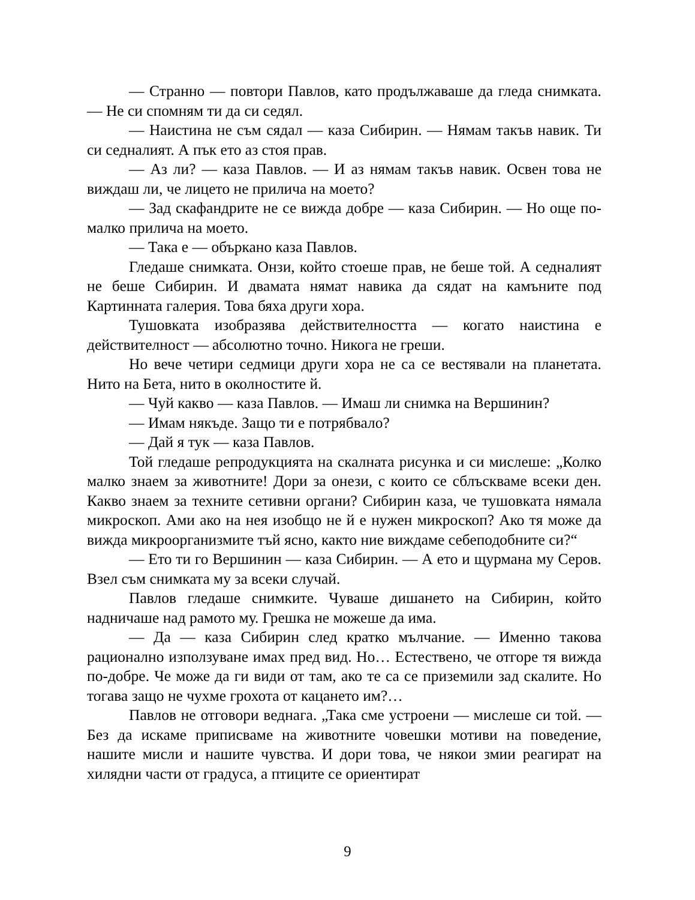— Странно — повтори Павлов, като продължаваше да гледа снимката. — Не си спомням ти да си седял.
— Наистина не съм сядал — каза Сибирин. — Нямам такъв навик. Ти си седналият. А пък ето аз стоя прав.
— Аз ли? — каза Павлов. — И аз нямам такъв навик. Освен това не виждаш ли, че лицето не прилича на моето?
— Зад скафандрите не се вижда добре — каза Сибирин. — Но още по-малко прилича на моето.
— Така е — объркано каза Павлов.
Гледаше снимката. Онзи, който стоеше прав, не беше той. А седналият не беше Сибирин. И двамата нямат навика да сядат на камъните под Картинната галерия. Това бяха други хора.
Тушовката изобразява действителността — когато наистина е действителност — абсолютно точно. Никога не греши.
Но вече четири седмици други хора не са се вестявали на планетата. Нито на Бета, нито в околностите й.
— Чуй какво — каза Павлов. — Имаш ли снимка на Вершинин?
— Имам някъде. Защо ти е потрябвало?
— Дай я тук — каза Павлов.
Той гледаше репродукцията на скалната рисунка и си мислеше: „Колко малко знаем за животните! Дори за онези, с които се сблъскваме всеки ден. Какво знаем за техните сетивни органи? Сибирин каза, че тушовката нямала микроскоп. Ами ако на нея изобщо не й е нужен микроскоп? Ако тя може да вижда микроорганизмите тъй ясно, както ние виждаме себеподобните си?“
— Ето ти го Вершинин — каза Сибирин. — А ето и щурмана му Серов. Взел съм снимката му за всеки случай.
Павлов гледаше снимките. Чуваше дишането на Сибирин, който надничаше над рамото му. Грешка не можеше да има.
— Да — каза Сибирин след кратко мълчание. — Именно такова рационално използуване имах пред вид. Но… Естествено, че отгоре тя вижда по-добре. Че може да ги види от там, ако те са се приземили зад скалите. Но тогава защо не чухме грохота от кацането им?…
Павлов не отговори веднага. „Така сме устроени — мислеше си той. — Без да искаме приписваме на животните човешки мотиви на поведение, нашите мисли и нашите чувства. И дори това, че някои змии реагират на хилядни части от градуса, а птиците се ориентират
9